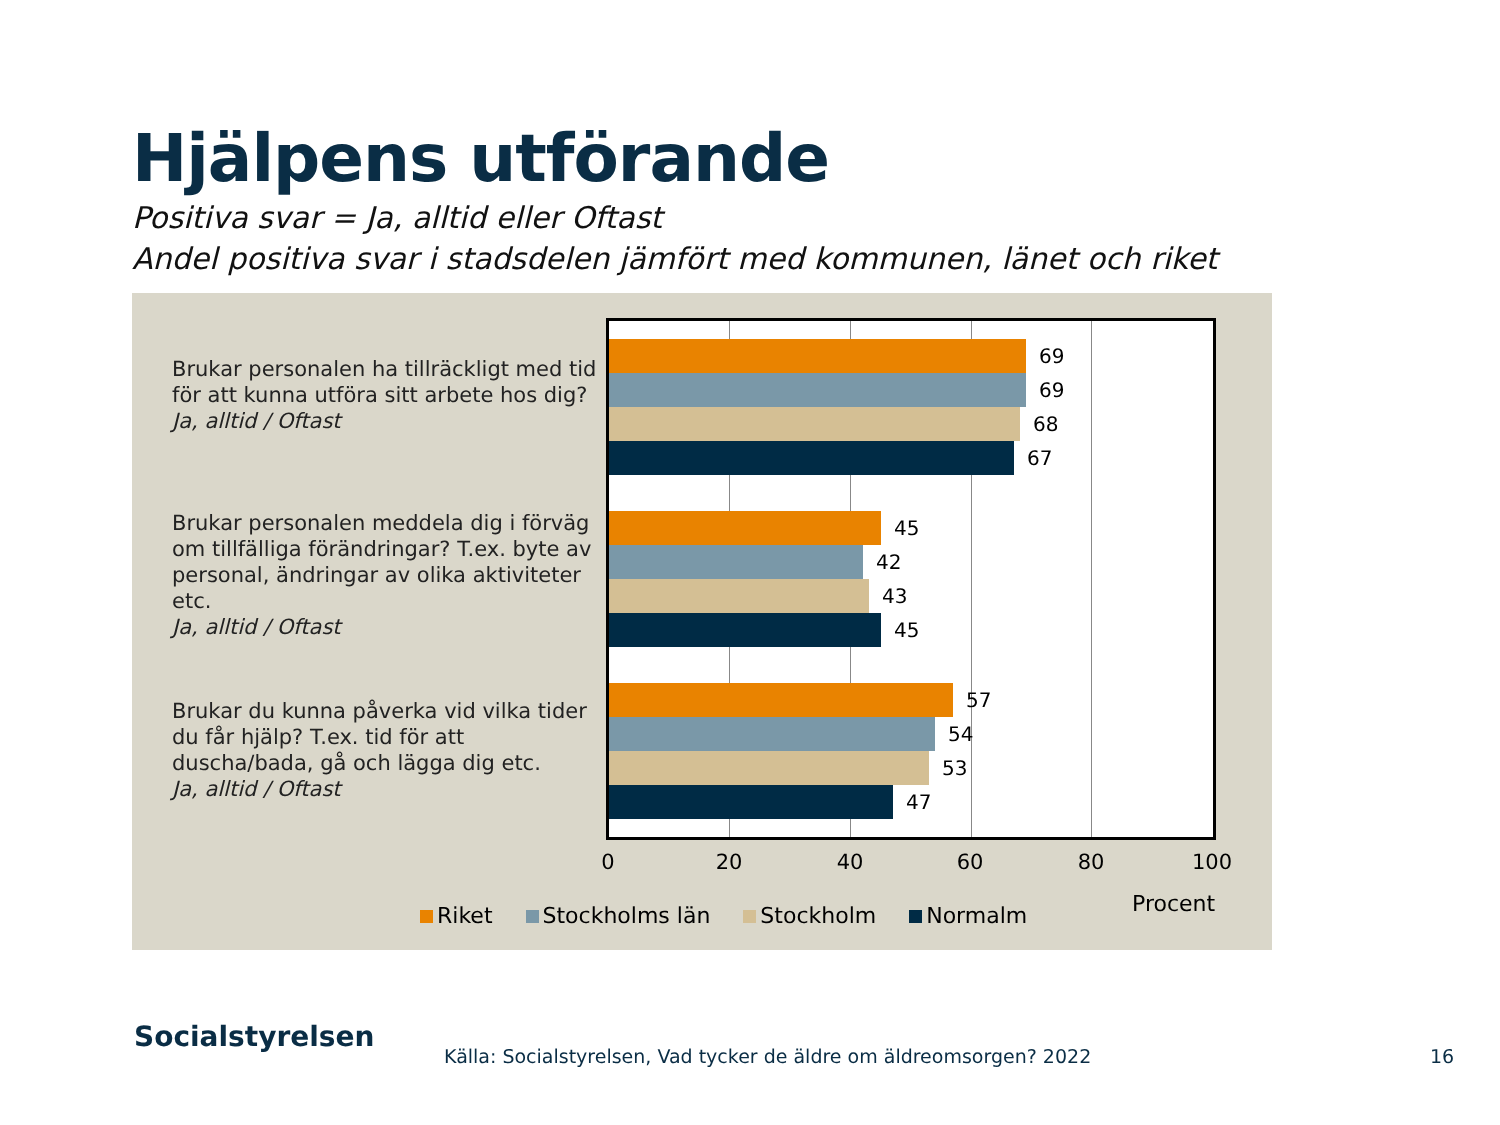Hjälpens utförande
Positiva svar = Ja, alltid eller Oftast
Andel positiva svar i stadsdelen jämfört med kommunen, länet och riket
Brukar personalen ha tillräckligt med tid för att kunna utföra sitt arbete hos dig?
Ja, alltid / Oftast
Brukar personalen meddela dig i förväg om tillfälliga förändringar? T.ex. byte av personal, ändringar av olika aktiviteter etc.
Ja, alltid / Oftast
Brukar du kunna påverka vid vilka tider du får hjälp? T.ex. tid för att duscha/bada, gå och lägga dig etc.
Ja, alltid / Oftast
69
69
68
67
45
42
43
45
57
54
53
47
0 20 40 60 80 100
Procent
Riket Stockholms län Stockholm Normalm
Socialstyrelsen
Källa: Socialstyrelsen, Vad tycker de äldre om äldreomsorgen? 2022
16